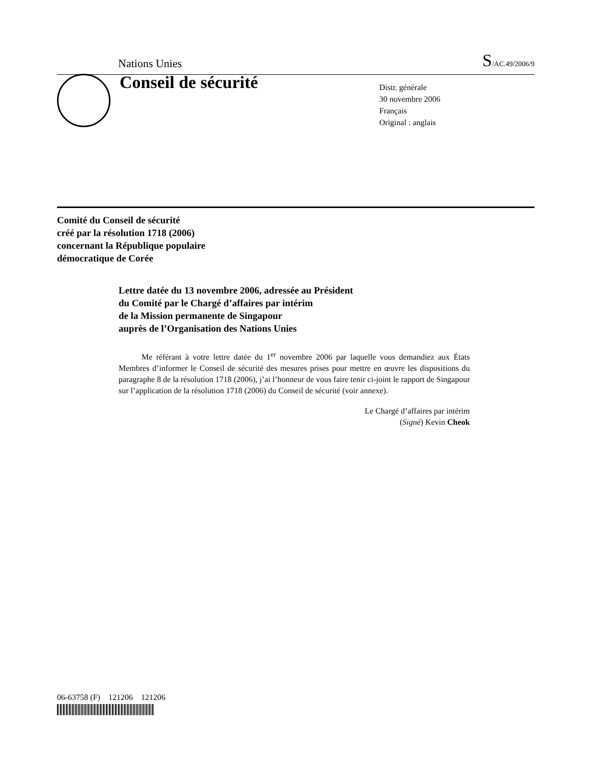Nations Unies S/AC.49/2006/9
Conseil de sécurité
Distr. générale
30 novembre 2006
Français
Original : anglais
Comité du Conseil de sécurité
créé par la résolution 1718 (2006)
concernant la République populaire
démocratique de Corée
Lettre datée du 13 novembre 2006, adressée au Président
du Comité par le Chargé d’affaires par intérim
de la Mission permanente de Singapour
auprès de l’Organisation des Nations Unies
Me référant à votre lettre datée du 1<sup>er</sup> novembre 2006 par laquelle vous demandiez aux États Membres d’informer le Conseil de sécurité des mesures prises pour mettre en œuvre les dispositions du paragraphe 8 de la résolution 1718 (2006), j’ai l’honneur de vous faire tenir ci-joint le rapport de Singapour sur l’application de la résolution 1718 (2006) du Conseil de sécurité (voir annexe).
Le Chargé d’affaires par intérim
(Signé) Kevin Cheok
06-63758 (F) 121206 121206